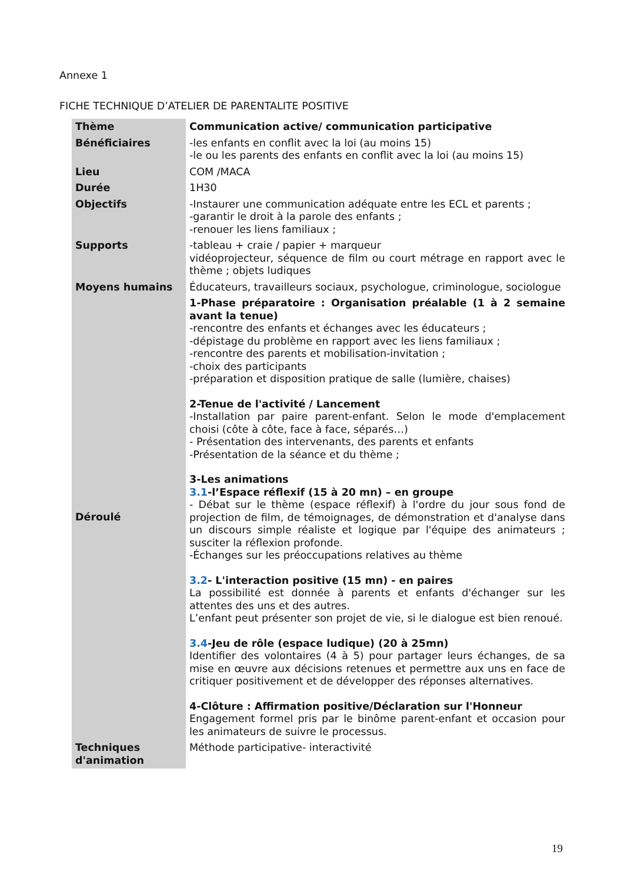Annexe 1
FICHE TECHNIQUE D’ATELIER DE PARENTALITE POSITIVE
| Thème | Communication active/ communication participative |
| Bénéficiaires | -les enfants en conflit avec la loi (au moins 15) -le ou les parents des enfants en conflit avec la loi (au moins 15) |
| Lieu | COM /MACA |
| Durée | 1H30 |
| Objectifs | -Instaurer une communication adéquate entre les ECL et parents ; -garantir le droit à la parole des enfants ; -renouer les liens familiaux ; |
| Supports | -tableau + craie / papier + marqueur vidéoprojecteur, séquence de film ou court métrage en rapport avec le thème ; objets ludiques |
| Moyens humains | Éducateurs, travailleurs sociaux, psychologue, criminologue, sociologue |
| Déroulé | 1-Phase préparatoire : Organisation préalable (1 à 2 semaine avant la tenue) -rencontre des enfants et échanges avec les éducateurs ; -dépistage du problème en rapport avec les liens familiaux ; -rencontre des parents et mobilisation-invitation ; -choix des participants -préparation et disposition pratique de salle (lumière, chaises) 2-Tenue de l'activité / Lancement -Installation par paire parent-enfant. Selon le mode d'emplacement choisi (côte à côte, face à face, séparés…) - Présentation des intervenants, des parents et enfants -Présentation de la séance et du thème ; 3-Les animations 3.1 -l’Espace réflexif (15 à 20 mn) – en groupe - Débat sur le thème (espace réflexif) à l'ordre du jour sous fond de projection de film, de témoignages, de démonstration et d'analyse dans un discours simple réaliste et logique par l'équipe des animateurs ; susciter la réflexion profonde. -Échanges sur les préoccupations relatives au thème 3.2 - L'interaction positive (15 mn) - en paires La possibilité est donnée à parents et enfants d'échanger sur les attentes des uns et des autres. L’enfant peut présenter son projet de vie, si le dialogue est bien renoué. 3.4 -Jeu de rôle (espace ludique) (20 à 25mn) Identifier des volontaires (4 à 5) pour partager leurs échanges, de sa mise en œuvre aux décisions retenues et permettre aux uns en face de critiquer positivement et de développer des réponses alternatives. 4-Clôture : Affirmation positive/Déclaration sur l'Honneur Engagement formel pris par le binôme parent-enfant et occasion pour les animateurs de suivre le processus. |
| Techniques d'animation | Méthode participative- interactivité |
19